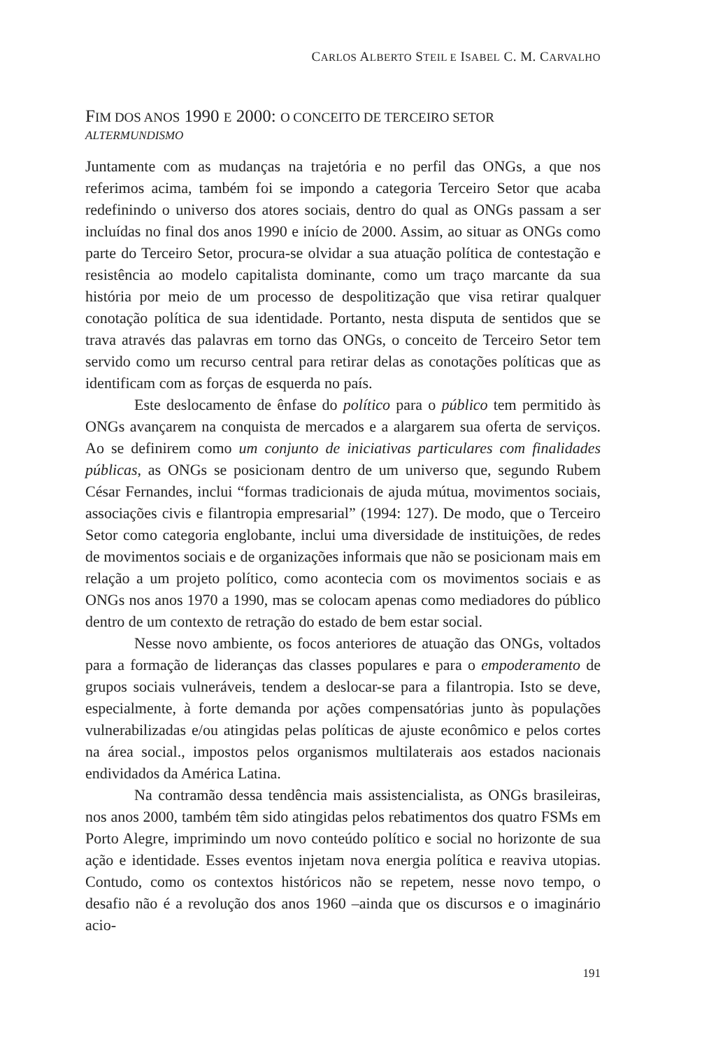CARLOS ALBERTO STEIL E ISABEL C. M. CARVALHO
FIM DOS ANOS 1990 E 2000: O CONCEITO DE TERCEIRO SETOR
ALTERMUNDISMO
Juntamente com as mudanças na trajetória e no perfil das ONGs, a que nos referimos acima, também foi se impondo a categoria Terceiro Setor que acaba redefinindo o universo dos atores sociais, dentro do qual as ONGs passam a ser incluídas no final dos anos 1990 e início de 2000. Assim, ao situar as ONGs como parte do Terceiro Setor, procura-se olvidar a sua atuação política de contestação e resistência ao modelo capitalista dominante, como um traço marcante da sua história por meio de um processo de despolitização que visa retirar qualquer conotação política de sua identidade. Portanto, nesta disputa de sentidos que se trava através das palavras em torno das ONGs, o conceito de Terceiro Setor tem servido como um recurso central para retirar delas as conotações políticas que as identificam com as forças de esquerda no país.
Este deslocamento de ênfase do político para o público tem permitido às ONGs avançarem na conquista de mercados e a alargarem sua oferta de serviços. Ao se definirem como um conjunto de iniciativas particulares com finalidades públicas, as ONGs se posicionam dentro de um universo que, segundo Rubem César Fernandes, inclui “formas tradicionais de ajuda mútua, movimentos sociais, associações civis e filantropia empresarial” (1994: 127). De modo, que o Terceiro Setor como categoria englobante, inclui uma diversidade de instituições, de redes de movimentos sociais e de organizações informais que não se posicionam mais em relação a um projeto político, como acontecia com os movimentos sociais e as ONGs nos anos 1970 a 1990, mas se colocam apenas como mediadores do público dentro de um contexto de retração do estado de bem estar social.
Nesse novo ambiente, os focos anteriores de atuação das ONGs, voltados para a formação de lideranças das classes populares e para o empoderamento de grupos sociais vulneráveis, tendem a deslocar-se para a filantropia. Isto se deve, especialmente, à forte demanda por ações compensatórias junto às populações vulnerabilizadas e/ou atingidas pelas políticas de ajuste econômico e pelos cortes na área social., impostos pelos organismos multilaterais aos estados nacionais endividados da América Latina.
Na contramão dessa tendência mais assistencialista, as ONGs brasileiras, nos anos 2000, também têm sido atingidas pelos rebatimentos dos quatro FSMs em Porto Alegre, imprimindo um novo conteúdo político e social no horizonte de sua ação e identidade. Esses eventos injetam nova energia política e reaviva utopias. Contudo, como os contextos históricos não se repetem, nesse novo tempo, o desafio não é a revolução dos anos 1960 –ainda que os discursos e o imaginário acio-
191